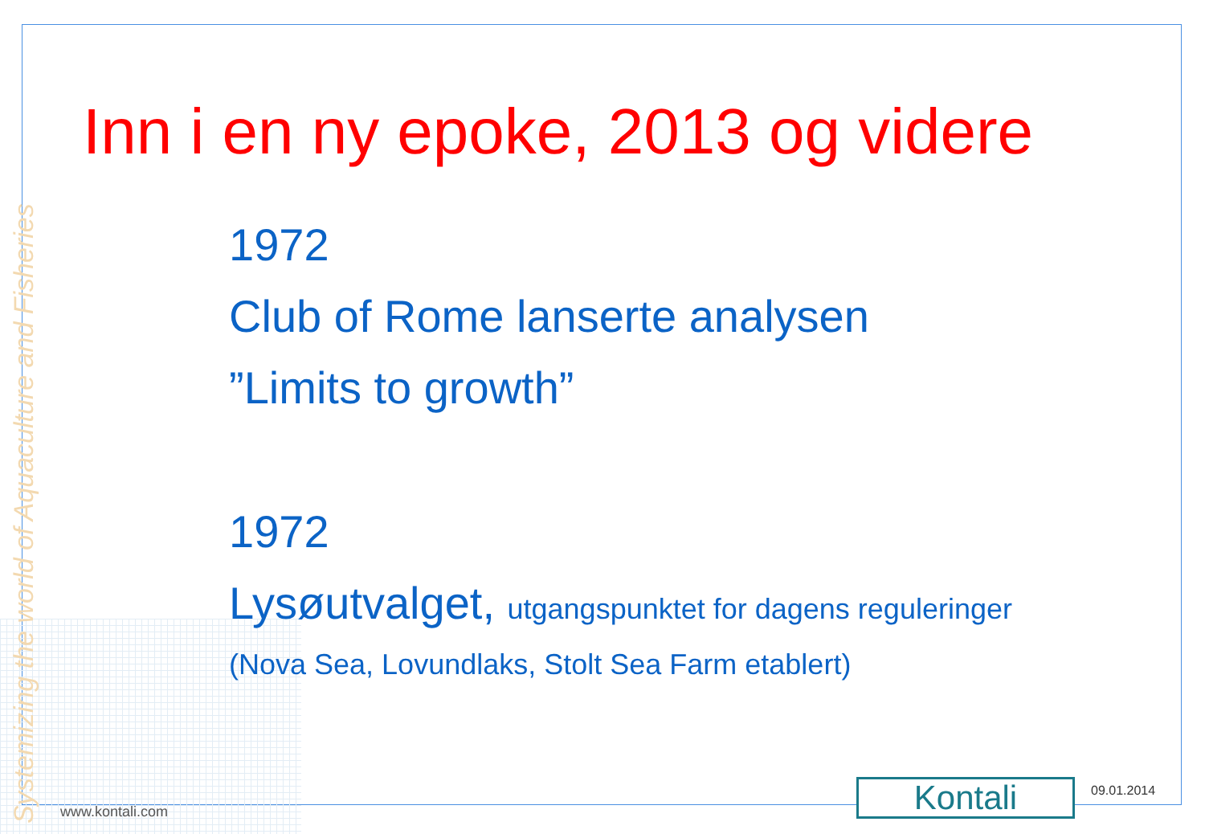Systemizing the world of Aquaculture and Fisheries
Inn i en ny epoke, 2013 og videre
1972
Club of Rome lanserte analysen
”Limits to growth”
1972
Lysøutvalget, utgangspunktet for dagens reguleringer
(Nova Sea, Lovundlaks, Stolt Sea Farm etablert)
www.kontali.com Kontali 09.01.2014